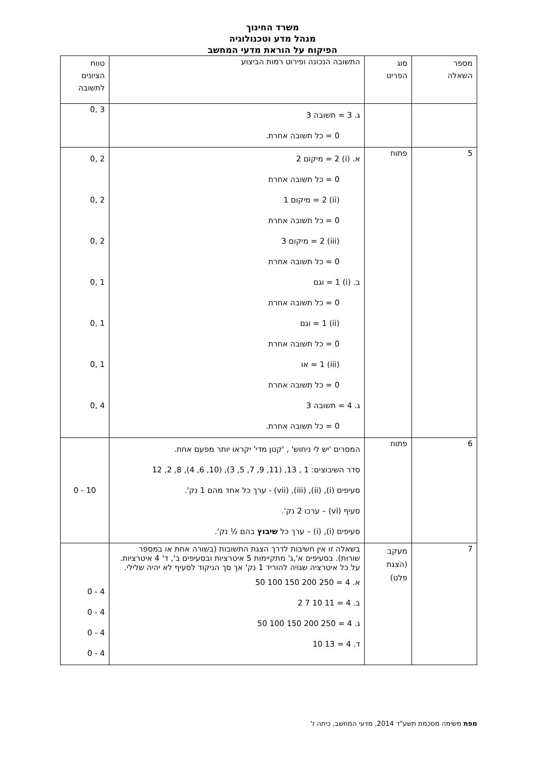משרד החינוך
מנהל מדע וטכנולוגיה
הפיקוח על הוראת מדעי המחשב
| מספר השאלה | סוג הפריט | התשובה הנכונה ופירוט רמות הביצוע | טווח הציונים לתשובה |
| --- | --- | --- | --- |
| | | ג. 3 = תשובה 3 0 = כל תשובה אחרת. | 3 ,0 |
| 5 | פתוח | א. (i) 2 = מיקום 2 0 = כל תשובה אחרת (ii) 2 = מיקום 1 0 = כל תשובה אחרת (iii) 2 = מיקום 3 0 = כל תשובה אחרת ב. (i) 1 = וגם 0 = כל תשובה אחרת (ii) 1 = וגם 0 = כל תשובה אחרת (iii) 1 = או 0 = כל תשובה אחרת ג. 4 = תשובה 3 0 = כל תשובה אחרת. | 2 ,0 2 ,0 2 ,0 1 ,0 1 ,0 1 ,0 4 ,0 |
| 6 | פתוח | המסרים 'יש לי ניחוש' , 'קטן מדי' יקראו יותר מפעם אחת. סדר השיבוצים: 1 , 13, (11, 9, 7, 5, 3), (10, 6, 4), 8, 2, 12 סעיפים (i), (ii), (iii), (vii) - ערך כל אחד מהם 1 נק'. סעיף (vi) – ערכו 2 נק'. סעיפים (i), (i) – ערך כל שיבוץ בהם ½ נק'. | 10 - 0 |
| 7 | מעקב (הצגת פלט) | בשאלה זו אין חשיבות לדרך הצגת התשובות (בשורה אחת או במספר שורות). בסעיפים א',ג' מתקיימות 5 איטרציות ובסעיפים ב', ד' 4 איטרציות. על כל איטרציה שגויה להוריד 1 נק' אך סך הניקוד לסעיף לא יהיה שלילי. א. 4 = 250 200 150 100 50 ב. 4 = 11 10 7 2 ג. 4 = 250 200 150 100 50 ד. 4 = 13 10 | 4 - 0 4 - 0 4 - 0 4 - 0 |
מפת משימה מסכמת תשע"ד 2014, מדעי המחשב, כיתה ז'